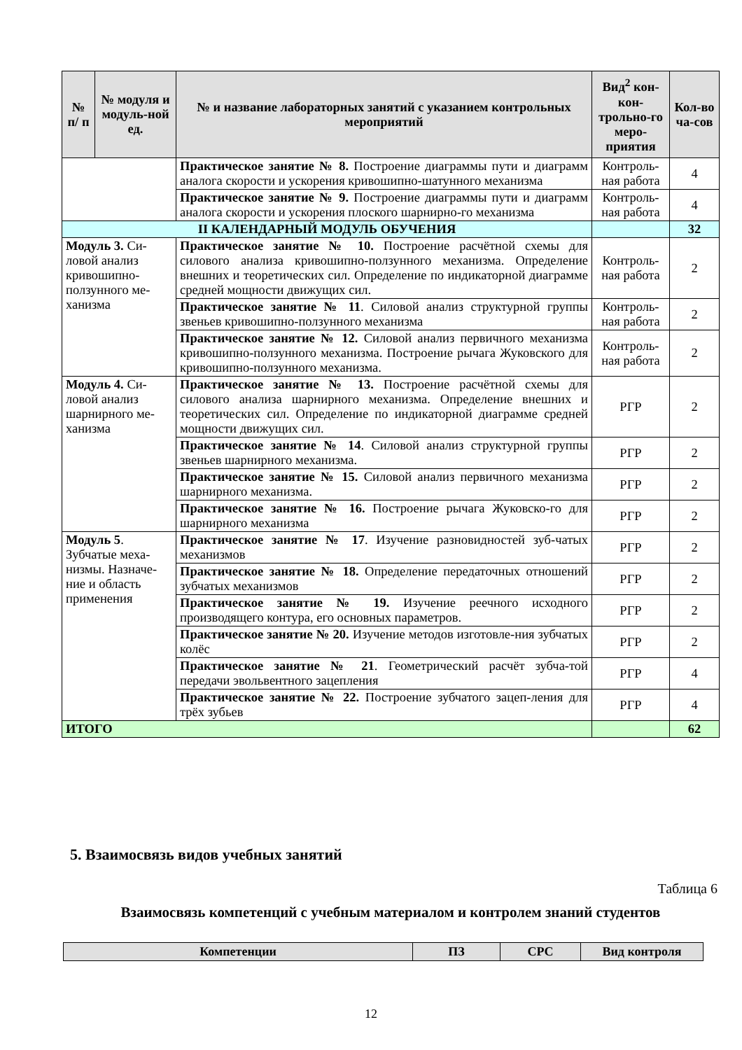| № п/ п | № модуля и модуль-ной ед. | № и название лабораторных занятий с указанием контрольных мероприятий | Вид<sup>2</sup> кон-кон-трольно-го меро-приятия | Кол-во ча-сов |
| --- | --- | --- | --- | --- |
| | | Практическое занятие № 8. Построение диаграммы пути и диаграмм аналога скорости и ускорения кривошипно-шатунного механизма | Контроль-ная работа | 4 |
| | | Практическое занятие № 9. Построение диаграммы пути и диаграмм аналога скорости и ускорения плоского шарнирно-го механизма | Контроль-ная работа | 4 |
| II КАЛЕНДАРНЫЙ МОДУЛЬ ОБУЧЕНИЯ | | | | 32 |
| Модуль 3. Си-ловой анализ кривошипно-ползунного ме-ханизма | | Практическое занятие № 10. Построение расчётной схемы для силового анализа кривошипно-ползунного механизма. Определение внешних и теоретических сил. Определение по индикаторной диаграмме средней мощности движущих сил. | Контроль-ная работа | 2 |
| | | Практическое занятие № 11 . Силовой анализ структурной группы звеньев кривошипно-ползунного механизма | Контроль-ная работа | 2 |
| | | Практическое занятие № 12. Силовой анализ первичного механизма кривошипно-ползунного механизма. Построение рычага Жуковского для кривошипно-ползунного механизма. | Контроль-ная работа | 2 |
| Модуль 4. Си-ловой анализ шарнирного ме-ханизма | | Практическое занятие № 13. Построение расчётной схемы для силового анализа шарнирного механизма. Определение внешних и теоретических сил. Определение по индикаторной диаграмме средней мощности движущих сил. | РГР | 2 |
| | | Практическое занятие № 14 . Силовой анализ структурной группы звеньев шарнирного механизма. | РГР | 2 |
| | | Практическое занятие № 15. Силовой анализ первичного механизма шарнирного механизма. | РГР | 2 |
| | | Практическое занятие № 16. Построение рычага Жуковско-го для шарнирного механизма | РГР | 2 |
| Модуль 5 . Зубчатые меха-низмы. Назначе-ние и область применения | | Практическое занятие № 17 . Изучение разновидностей зуб-чатых механизмов | РГР | 2 |
| | | Практическое занятие № 18. Определение передаточных отношений зубчатых механизмов | РГР | 2 |
| | | Практическое занятие № 19. Изучение реечного исходного производящего контура, его основных параметров. | РГР | 2 |
| | | Практическое занятие № 20. Изучение методов изготовле-ния зубчатых колёс | РГР | 2 |
| | | Практическое занятие № 21 . Геометрический расчёт зубча-той передачи эвольвентного зацепления | РГР | 4 |
| | | Практическое занятие № 22. Построение зубчатого зацеп-ления для трёх зубьев | РГР | 4 |
| ИТОГО | | | | 62 |
5. Взаимосвязь видов учебных занятий
Таблица 6
Взаимосвязь компетенций с учебным материалом и контролем знаний студентов
| Компетенции | ПЗ | СРС | Вид контроля |
| --- | --- | --- | --- |
12